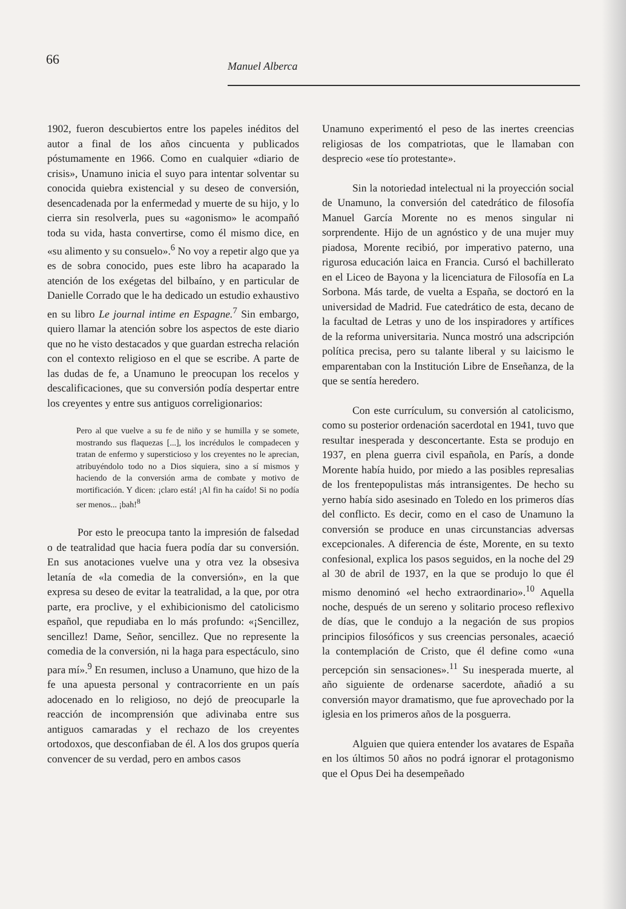66
Manuel Alberca
1902, fueron descubiertos entre los papeles inéditos del autor a final de los años cincuenta y publicados póstumamente en 1966. Como en cualquier «diario de crisis», Unamuno inicia el suyo para intentar solventar su conocida quiebra existencial y su deseo de conversión, desencadenada por la enfermedad y muerte de su hijo, y lo cierra sin resolverla, pues su «agonismo» le acompañó toda su vida, hasta convertirse, como él mismo dice, en «su alimento y su consuelo».<sup>6</sup> No voy a repetir algo que ya es de sobra conocido, pues este libro ha acaparado la atención de los exégetas del bilbaíno, y en particular de Danielle Corrado que le ha dedicado un estudio exhaustivo en su libro Le journal intime en Espagne.<sup>7</sup> Sin embargo, quiero llamar la atención sobre los aspectos de este diario que no he visto destacados y que guardan estrecha relación con el contexto religioso en el que se escribe. A parte de las dudas de fe, a Unamuno le preocupan los recelos y descalificaciones, que su conversión podía despertar entre los creyentes y entre sus antiguos correligionarios:
Pero al que vuelve a su fe de niño y se humilla y se somete, mostrando sus flaquezas [...], los incrédulos le compadecen y tratan de enfermo y supersticioso y los creyentes no le aprecian, atribuyéndolo todo no a Dios siquiera, sino a sí mismos y haciendo de la conversión arma de combate y motivo de mortificación. Y dicen: ¡claro está! ¡Al fin ha caído! Si no podía ser menos... ¡bah!<sup>8</sup>
Por esto le preocupa tanto la impresión de falsedad o de teatralidad que hacia fuera podía dar su conversión. En sus anotaciones vuelve una y otra vez la obsesiva letanía de «la comedia de la conversión», en la que expresa su deseo de evitar la teatralidad, a la que, por otra parte, era proclive, y el exhibicionismo del catolicismo español, que repudiaba en lo más profundo: «¡Sencillez, sencillez! Dame, Señor, sencillez. Que no represente la comedia de la conversión, ni la haga para espectáculo, sino para mí».<sup>9</sup> En resumen, incluso a Unamuno, que hizo de la fe una apuesta personal y contracorriente en un país adocenado en lo religioso, no dejó de preocuparle la reacción de incomprensión que adivinaba entre sus antiguos camaradas y el rechazo de los creyentes ortodoxos, que desconfiaban de él. A los dos grupos quería convencer de su verdad, pero en ambos casos
Unamuno experimentó el peso de las inertes creencias religiosas de los compatriotas, que le llamaban con desprecio «ese tío protestante».
Sin la notoriedad intelectual ni la proyección social de Unamuno, la conversión del catedrático de filosofía Manuel García Morente no es menos singular ni sorprendente. Hijo de un agnóstico y de una mujer muy piadosa, Morente recibió, por imperativo paterno, una rigurosa educación laica en Francia. Cursó el bachillerato en el Liceo de Bayona y la licenciatura de Filosofía en La Sorbona. Más tarde, de vuelta a España, se doctoró en la universidad de Madrid. Fue catedrático de esta, decano de la facultad de Letras y uno de los inspiradores y artífices de la reforma universitaria. Nunca mostró una adscripción política precisa, pero su talante liberal y su laicismo le emparentaban con la Institución Libre de Enseñanza, de la que se sentía heredero.
Con este currículum, su conversión al catolicismo, como su posterior ordenación sacerdotal en 1941, tuvo que resultar inesperada y desconcertante. Esta se produjo en 1937, en plena guerra civil española, en París, a donde Morente había huido, por miedo a las posibles represalias de los frentepopulistas más intransigentes. De hecho su yerno había sido asesinado en Toledo en los primeros días del conflicto. Es decir, como en el caso de Unamuno la conversión se produce en unas circunstancias adversas excepcionales. A diferencia de éste, Morente, en su texto confesional, explica los pasos seguidos, en la noche del 29 al 30 de abril de 1937, en la que se produjo lo que él mismo denominó «el hecho extraordinario».<sup>10</sup> Aquella noche, después de un sereno y solitario proceso reflexivo de días, que le condujo a la negación de sus propios principios filosóficos y sus creencias personales, acaeció la contemplación de Cristo, que él define como «una percepción sin sensaciones».<sup>11</sup> Su inesperada muerte, al año siguiente de ordenarse sacerdote, añadió a su conversión mayor dramatismo, que fue aprovechado por la iglesia en los primeros años de la posguerra.
Alguien que quiera entender los avatares de España en los últimos 50 años no podrá ignorar el protagonismo que el Opus Dei ha desempeñado